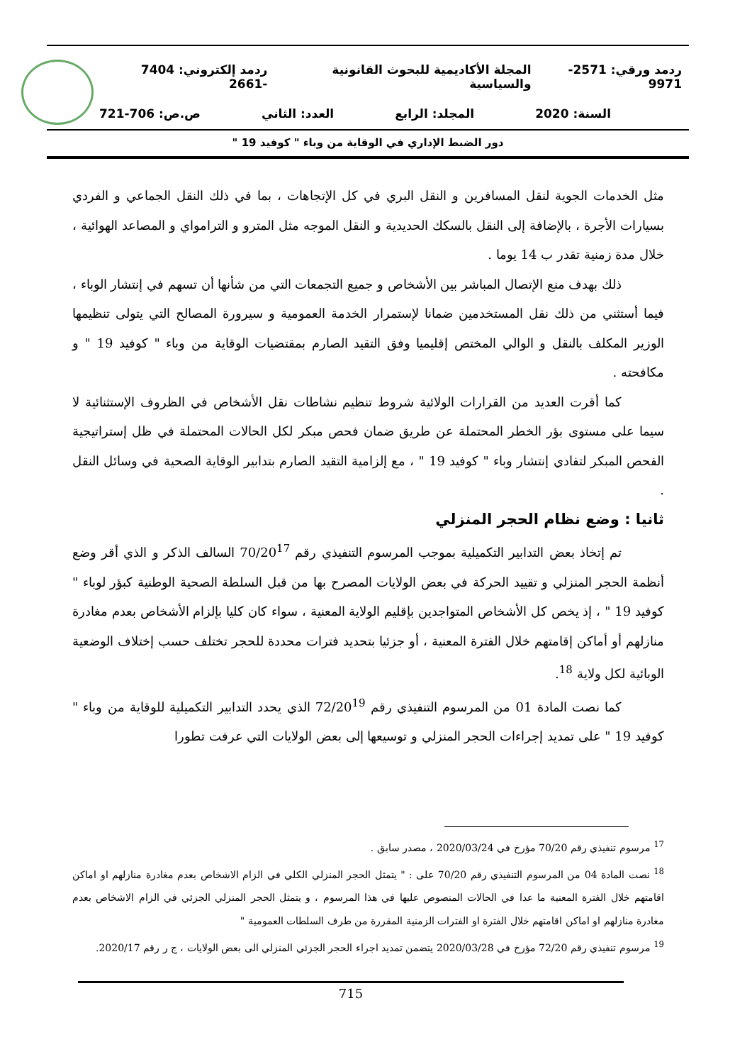ردمد ورقي: 2571- 9971 المجلة الأكاديمية للبحوث القانونية والسياسية ردمد إلكتروني: 7404 -2661
السنة: 2020 المجلد: الرابع العدد: الثاني ص.ص: 706-721
دور الضبط الإداري في الوقاية من وباء " كوفيد 19 "
مثل الخدمات الجوية لنقل المسافرين و النقل البري في كل الإتجاهات ، بما في ذلك النقل الجماعي و الفردي بسيارات الأجرة ، بالإضافة إلى النقل بالسكك الحديدية و النقل الموجه مثل المترو و الترامواي و المصاعد الهوائية ، خلال مدة زمنية تقدر ب 14 يوما .
ذلك بهدف منع الإتصال المباشر بين الأشخاص و جميع التجمعات التي من شأنها أن تسهم في إنتشار الوباء ، فيما أستثني من ذلك نقل المستخدمين ضمانا لإستمرار الخدمة العمومية و سيرورة المصالح التي يتولى تنظيمها الوزير المكلف بالنقل و الوالي المختص إقليميا وفق التقيد الصارم بمقتضيات الوقاية من وباء " كوفيد 19 " و مكافحته .
كما أقرت العديد من القرارات الولائية شروط تنظيم نشاطات نقل الأشخاص في الظروف الإستثنائية لا سيما على مستوى بؤر الخطر المحتملة عن طريق ضمان فحص مبكر لكل الحالات المحتملة في ظل إستراتيجية الفحص المبكر لتفادي إنتشار وباء " كوفيد 19 " ، مع إلزامية التقيد الصارم بتدابير الوقاية الصحية في وسائل النقل .
ثانيا : وضع نظام الحجر المنزلي
تم إتخاذ بعض التدابير التكميلية بموجب المرسوم التنفيذي رقم 70/20<sup>17</sup> السالف الذكر و الذي أقر وضع أنظمة الحجر المنزلي و تقييد الحركة في بعض الولايات المصرح بها من قبل السلطة الصحية الوطنية كبؤر لوباء " كوفيد 19 " ، إذ يخص كل الأشخاص المتواجدين بإقليم الولاية المعنية ، سواء كان كليا بإلزام الأشخاص بعدم مغادرة منازلهم أو أماكن إقامتهم خلال الفترة المعنية ، أو جزئيا بتحديد فترات محددة للحجر تختلف حسب إختلاف الوضعية الوبائية لكل ولاية <sup>18</sup>.
كما نصت المادة 01 من المرسوم التنفيذي رقم 72/20<sup>19</sup> الذي يحدد التدابير التكميلية للوقاية من وباء " كوفيد 19 " على تمديد إجراءات الحجر المنزلي و توسيعها إلى بعض الولايات التي عرفت تطورا
<sup>17</sup> مرسوم تنفيذي رقم 70/20 مؤرخ في 2020/03/24 ، مصدر سابق .
<sup>18</sup> نصت المادة 04 من المرسوم التنفيذي رقم 70/20 على : " يتمثل الحجر المنزلي الكلي في الزام الاشخاص بعدم مغادرة منازلهم او اماكن اقامتهم خلال الفترة المعنية ما عدا في الحالات المنصوص عليها في هذا المرسوم ، و يتمثل الحجر المنزلي الجزئي في الزام الاشخاص بعدم مغادرة منازلهم او اماكن اقامتهم خلال الفترة او الفترات الزمنية المقررة من طرف السلطات العمومية "
<sup>19</sup> مرسوم تنفيذي رقم 72/20 مؤرخ في 2020/03/28 يتضمن تمديد اجراء الحجر الجزئي المنزلي الى بعض الولايات ، ج ر رقم 2020/17.
715